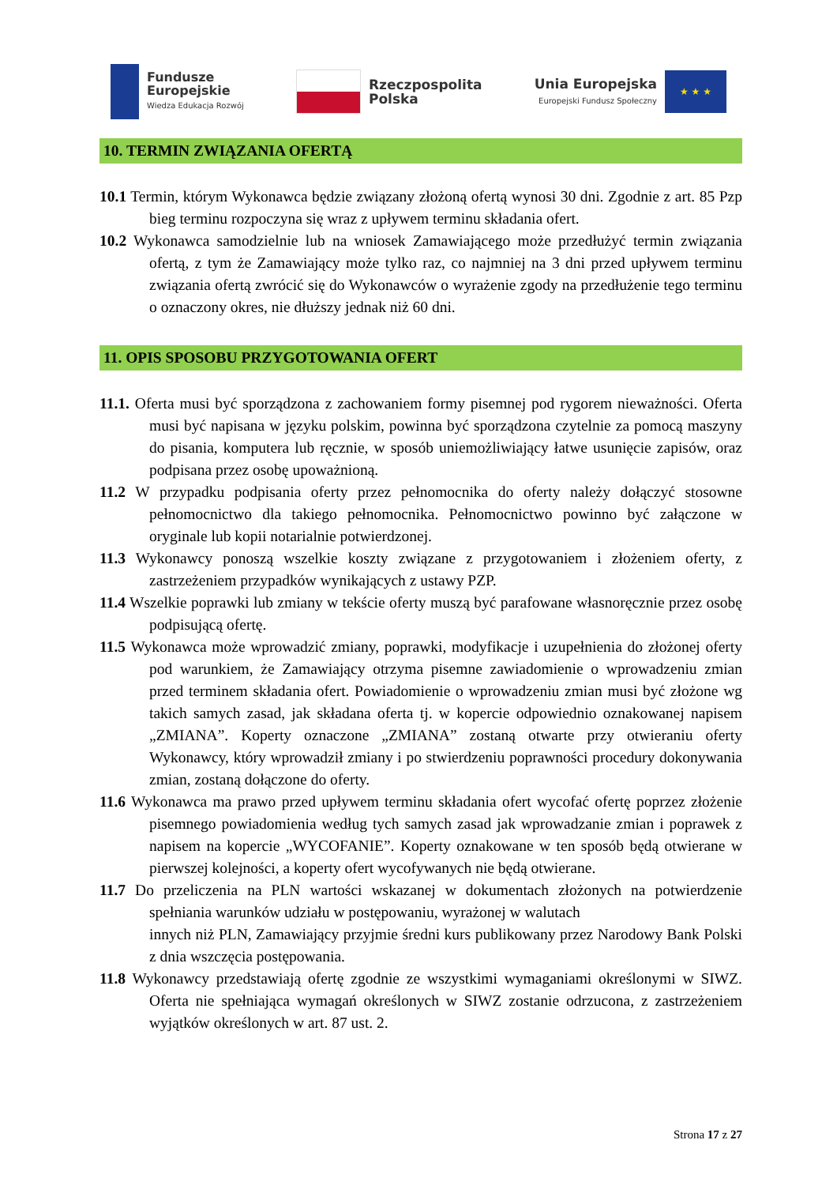Fundusze
Europejskie
Wiedza Edukacja Rozwój
Rzeczpospolita
Polska
Unia Europejska
Europejski Fundusz Społeczny
★ ★ ★
10. TERMIN ZWIĄZANIA OFERTĄ
10.1 Termin, którym Wykonawca będzie związany złożoną ofertą wynosi 30 dni. Zgodnie z art. 85 Pzp bieg terminu rozpoczyna się wraz z upływem terminu składania ofert.
10.2 Wykonawca samodzielnie lub na wniosek Zamawiającego może przedłużyć termin związania ofertą, z tym że Zamawiający może tylko raz, co najmniej na 3 dni przed upływem terminu związania ofertą zwrócić się do Wykonawców o wyrażenie zgody na przedłużenie tego terminu o oznaczony okres, nie dłuższy jednak niż 60 dni.
11. OPIS SPOSOBU PRZYGOTOWANIA OFERT
11.1. Oferta musi być sporządzona z zachowaniem formy pisemnej pod rygorem nieważności. Oferta musi być napisana w języku polskim, powinna być sporządzona czytelnie za pomocą maszyny do pisania, komputera lub ręcznie, w sposób uniemożliwiający łatwe usunięcie zapisów, oraz podpisana przez osobę upoważnioną.
11.2 W przypadku podpisania oferty przez pełnomocnika do oferty należy dołączyć stosowne pełnomocnictwo dla takiego pełnomocnika. Pełnomocnictwo powinno być załączone w oryginale lub kopii notarialnie potwierdzonej.
11.3 Wykonawcy ponoszą wszelkie koszty związane z przygotowaniem i złożeniem oferty, z zastrzeżeniem przypadków wynikających z ustawy PZP.
11.4 Wszelkie poprawki lub zmiany w tekście oferty muszą być parafowane własnoręcznie przez osobę podpisującą ofertę.
11.5 Wykonawca może wprowadzić zmiany, poprawki, modyfikacje i uzupełnienia do złożonej oferty pod warunkiem, że Zamawiający otrzyma pisemne zawiadomienie o wprowadzeniu zmian przed terminem składania ofert. Powiadomienie o wprowadzeniu zmian musi być złożone wg takich samych zasad, jak składana oferta tj. w kopercie odpowiednio oznakowanej napisem „ZMIANA”. Koperty oznaczone „ZMIANA” zostaną otwarte przy otwieraniu oferty Wykonawcy, który wprowadził zmiany i po stwierdzeniu poprawności procedury dokonywania zmian, zostaną dołączone do oferty.
11.6 Wykonawca ma prawo przed upływem terminu składania ofert wycofać ofertę poprzez złożenie pisemnego powiadomienia według tych samych zasad jak wprowadzanie zmian i poprawek z napisem na kopercie „WYCOFANIE”. Koperty oznakowane w ten sposób będą otwierane w pierwszej kolejności, a koperty ofert wycofywanych nie będą otwierane.
11.7 Do przeliczenia na PLN wartości wskazanej w dokumentach złożonych na potwierdzenie spełniania warunków udziału w postępowaniu, wyrażonej w walutach
innych niż PLN, Zamawiający przyjmie średni kurs publikowany przez Narodowy Bank Polski z dnia wszczęcia postępowania.
11.8 Wykonawcy przedstawiają ofertę zgodnie ze wszystkimi wymaganiami określonymi w SIWZ. Oferta nie spełniająca wymagań określonych w SIWZ zostanie odrzucona, z zastrzeżeniem wyjątków określonych w art. 87 ust. 2.
Strona 17 z 27